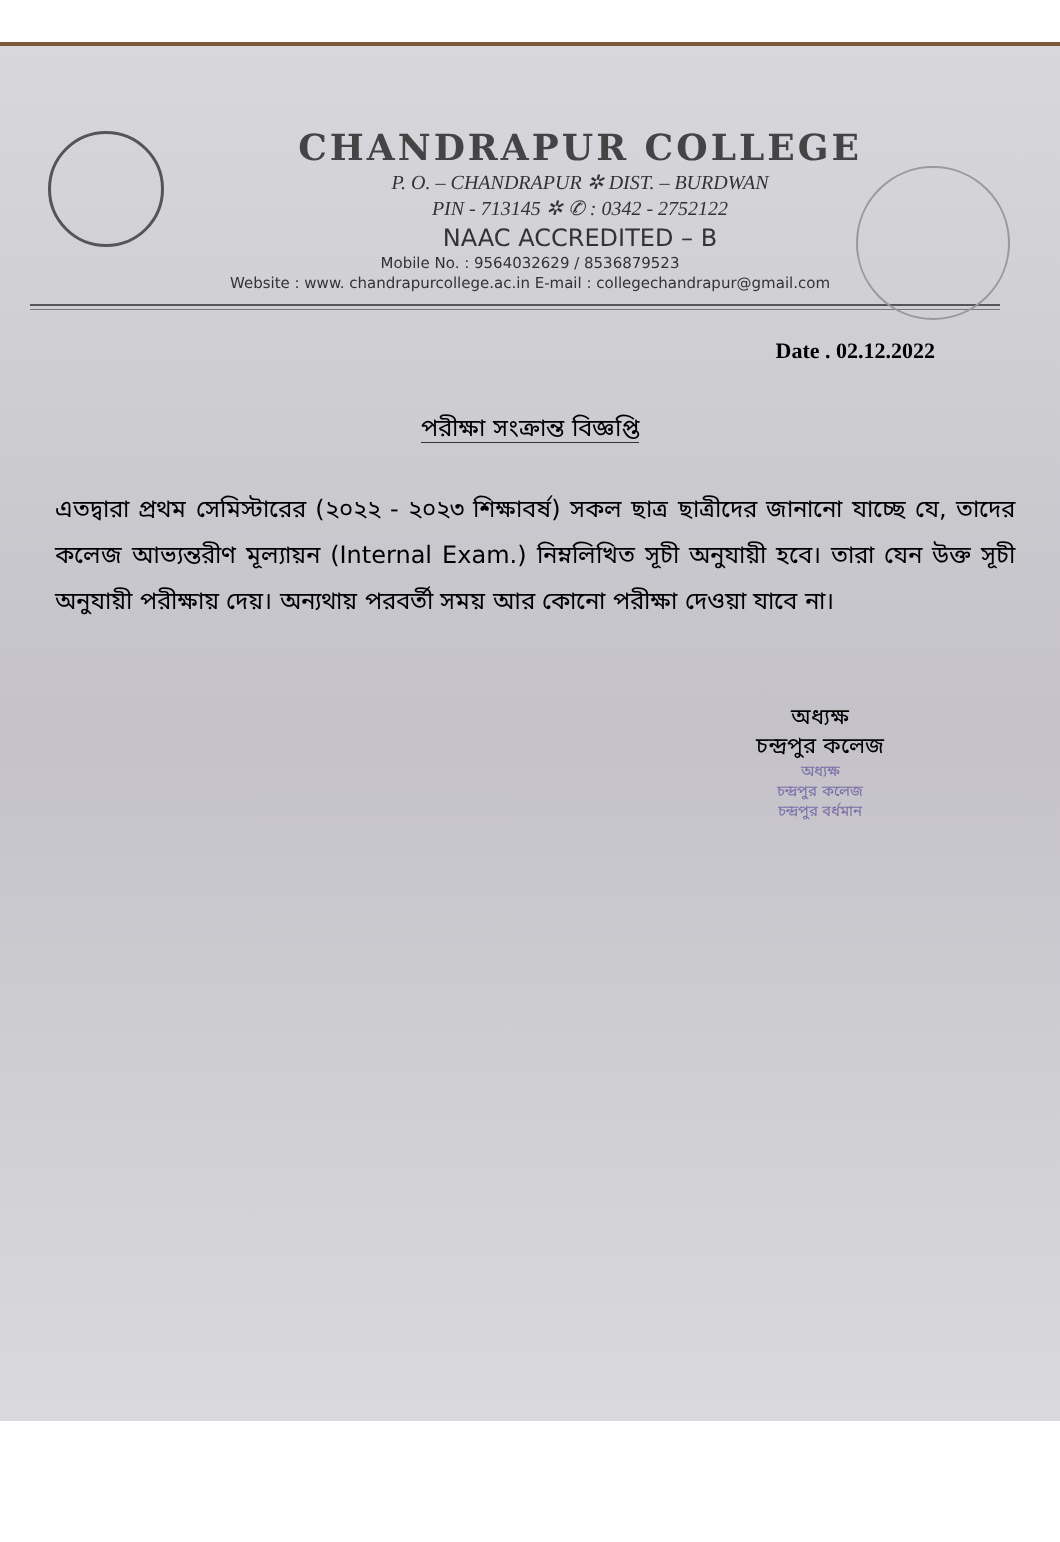CHANDRAPUR COLLEGE
P. O. – CHANDRAPUR ✲ DIST. – BURDWAN
PIN - 713145 ✲ ✆ : 0342 - 2752122
NAAC ACCREDITED – B
Mobile No. : 9564032629 / 8536879523
Website : www. chandrapurcollege.ac.in E-mail : collegechandrapur@gmail.com
Date . 02.12.2022
পরীক্ষা সংক্রান্ত বিজ্ঞপ্তি
এতদ্বারা প্রথম সেমিস্টারের (২০২২ - ২০২৩ শিক্ষাবর্ষ) সকল ছাত্র ছাত্রীদের জানানো যাচ্ছে যে, তাদের কলেজ আভ্যন্তরীণ মূল্যায়ন (Internal Exam.) নিম্নলিখিত সূচী অনুযায়ী হবে। তারা যেন উক্ত সূচী অনুযায়ী পরীক্ষায় দেয়। অন্যথায় পরবর্তী সময় আর কোনো পরীক্ষা দেওয়া যাবে না।
অধ্যক্ষ
চন্দ্রপুর কলেজ
অধ্যক্ষ
চন্দ্রপুর কলেজ
চন্দ্রপুর বর্ধমান